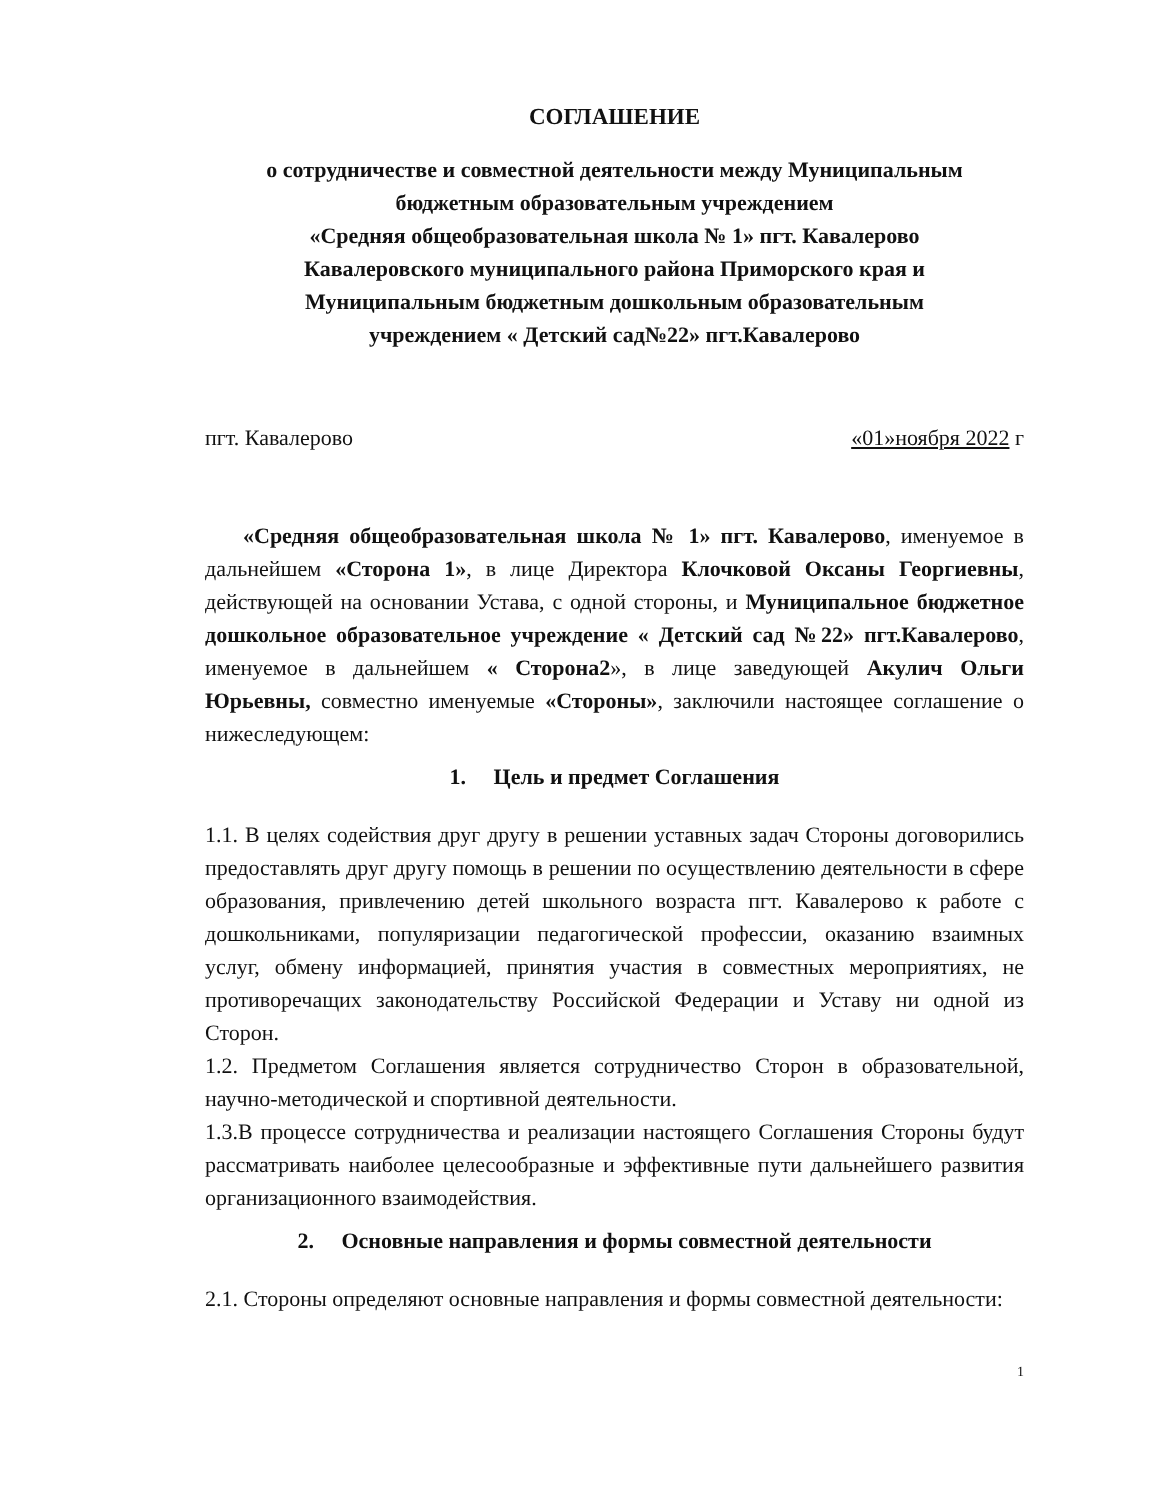СОГЛАШЕНИЕ
о сотрудничестве и совместной деятельности между Муниципальным бюджетным образовательным учреждением
«Средняя общеобразовательная школа № 1» пгт. Кавалерово
Кавалеровского муниципального района Приморского края и
Муниципальным бюджетным дошкольным образовательным
учреждением « Детский сад№22» пгт.Кавалерово
пгт. Кавалерово «01»ноября 2022 г
«Средняя общеобразовательная школа № 1» пгт. Кавалерово, именуемое в дальнейшем «Сторона 1», в лице Директора Клочковой Оксаны Георгиевны, действующей на основании Устава, с одной стороны, и Муниципальное бюджетное дошкольное образовательное учреждение « Детский сад №22» пгт.Кавалерово, именуемое в дальнейшем « Сторона2», в лице заведующей Акулич Ольги Юрьевны, совместно именуемые «Стороны», заключили настоящее соглашение о нижеследующем:
1. Цель и предмет Соглашения
1.1. В целях содействия друг другу в решении уставных задач Стороны договорились предоставлять друг другу помощь в решении по осуществлению деятельности в сфере образования, привлечению детей школьного возраста пгт. Кавалерово к работе с дошкольниками, популяризации педагогической профессии, оказанию взаимных услуг, обмену информацией, принятия участия в совместных мероприятиях, не противоречащих законодательству Российской Федерации и Уставу ни одной из Сторон.
1.2. Предметом Соглашения является сотрудничество Сторон в образовательной, научно-методической и спортивной деятельности.
1.3.В процессе сотрудничества и реализации настоящего Соглашения Стороны будут рассматривать наиболее целесообразные и эффективные пути дальнейшего развития организационного взаимодействия.
2. Основные направления и формы совместной деятельности
2.1. Стороны определяют основные направления и формы совместной деятельности:
1